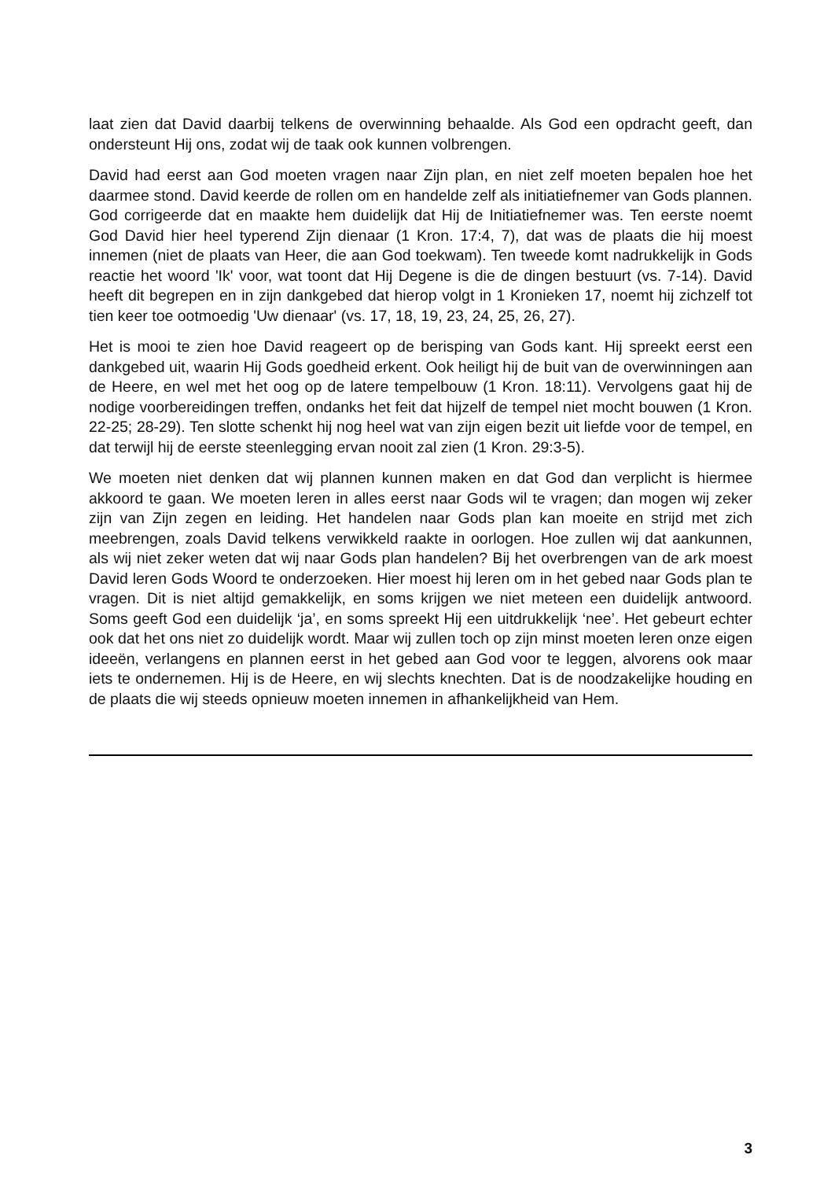laat zien dat David daarbij telkens de overwinning behaalde. Als God een opdracht geeft, dan ondersteunt Hij ons, zodat wij de taak ook kunnen volbrengen.
David had eerst aan God moeten vragen naar Zijn plan, en niet zelf moeten bepalen hoe het daarmee stond. David keerde de rollen om en handelde zelf als initiatiefnemer van Gods plannen. God corrigeerde dat en maakte hem duidelijk dat Hij de Initiatiefnemer was. Ten eerste noemt God David hier heel typerend Zijn dienaar (1 Kron. 17:4, 7), dat was de plaats die hij moest innemen (niet de plaats van Heer, die aan God toekwam). Ten tweede komt nadrukkelijk in Gods reactie het woord 'Ik' voor, wat toont dat Hij Degene is die de dingen bestuurt (vs. 7-14). David heeft dit begrepen en in zijn dankgebed dat hierop volgt in 1 Kronieken 17, noemt hij zichzelf tot tien keer toe ootmoedig 'Uw dienaar' (vs. 17, 18, 19, 23, 24, 25, 26, 27).
Het is mooi te zien hoe David reageert op de berisping van Gods kant. Hij spreekt eerst een dankgebed uit, waarin Hij Gods goedheid erkent. Ook heiligt hij de buit van de overwinningen aan de Heere, en wel met het oog op de latere tempelbouw (1 Kron. 18:11). Vervolgens gaat hij de nodige voorbereidingen treffen, ondanks het feit dat hijzelf de tempel niet mocht bouwen (1 Kron. 22-25; 28-29). Ten slotte schenkt hij nog heel wat van zijn eigen bezit uit liefde voor de tempel, en dat terwijl hij de eerste steenlegging ervan nooit zal zien (1 Kron. 29:3-5).
We moeten niet denken dat wij plannen kunnen maken en dat God dan verplicht is hiermee akkoord te gaan. We moeten leren in alles eerst naar Gods wil te vragen; dan mogen wij zeker zijn van Zijn zegen en leiding. Het handelen naar Gods plan kan moeite en strijd met zich meebrengen, zoals David telkens verwikkeld raakte in oorlogen. Hoe zullen wij dat aankunnen, als wij niet zeker weten dat wij naar Gods plan handelen? Bij het overbrengen van de ark moest David leren Gods Woord te onderzoeken. Hier moest hij leren om in het gebed naar Gods plan te vragen. Dit is niet altijd gemakkelijk, en soms krijgen we niet meteen een duidelijk antwoord. Soms geeft God een duidelijk ‘ja’, en soms spreekt Hij een uitdrukkelijk ‘nee’. Het gebeurt echter ook dat het ons niet zo duidelijk wordt. Maar wij zullen toch op zijn minst moeten leren onze eigen ideeën, verlangens en plannen eerst in het gebed aan God voor te leggen, alvorens ook maar iets te ondernemen. Hij is de Heere, en wij slechts knechten. Dat is de noodzakelijke houding en de plaats die wij steeds opnieuw moeten innemen in afhankelijkheid van Hem.
3